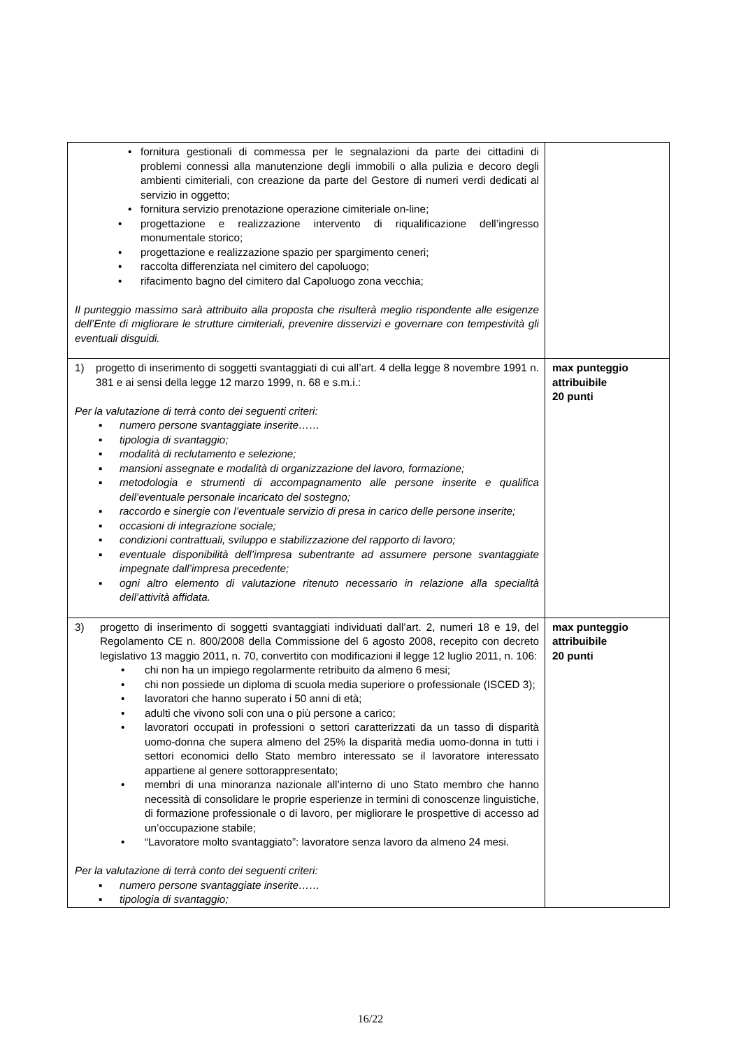| • fornitura gestionali di commessa per le segnalazioni da parte dei cittadini di problemi connessi alla manutenzione degli immobili o alla pulizia e decoro degli ambienti cimiteriali, con creazione da parte del Gestore di numeri verdi dedicati al servizio in oggetto; • fornitura servizio prenotazione operazione cimiteriale on-line; • progettazione e realizzazione intervento di riqualificazione dell’ingresso monumentale storico; • progettazione e realizzazione spazio per spargimento ceneri; • raccolta differenziata nel cimitero del capoluogo; • rifacimento bagno del cimitero dal Capoluogo zona vecchia; Il punteggio massimo sarà attribuito alla proposta che risulterà meglio rispondente alle esigenze dell’Ente di migliorare le strutture cimiteriali, prevenire disservizi e governare con tempestività gli eventuali disguidi. | |
| 1) progetto di inserimento di soggetti svantaggiati di cui all’art. 4 della legge 8 novembre 1991 n. 381 e ai sensi della legge 12 marzo 1999, n. 68 e s.m.i.: Per la valutazione di terrà conto dei seguenti criteri: ▪ numero persone svantaggiate inserite…… ▪ tipologia di svantaggio; ▪ modalità di reclutamento e selezione; ▪ mansioni assegnate e modalità di organizzazione del lavoro, formazione; ▪ metodologia e strumenti di accompagnamento alle persone inserite e qualifica dell’eventuale personale incaricato del sostegno; ▪ raccordo e sinergie con l’eventuale servizio di presa in carico delle persone inserite; ▪ occasioni di integrazione sociale; ▪ condizioni contrattuali, sviluppo e stabilizzazione del rapporto di lavoro; ▪ eventuale disponibilità dell’impresa subentrante ad assumere persone svantaggiate impegnate dall’impresa precedente; ▪ ogni altro elemento di valutazione ritenuto necessario in relazione alla specialità dell’attività affidata. | max punteggio attribuibile 20 punti |
| 3) progetto di inserimento di soggetti svantaggiati individuati dall’art. 2, numeri 18 e 19, del Regolamento CE n. 800/2008 della Commissione del 6 agosto 2008, recepito con decreto legislativo 13 maggio 2011, n. 70, convertito con modificazioni il legge 12 luglio 2011, n. 106: • chi non ha un impiego regolarmente retribuito da almeno 6 mesi; • chi non possiede un diploma di scuola media superiore o professionale (ISCED 3); • lavoratori che hanno superato i 50 anni di età; • adulti che vivono soli con una o più persone a carico; • lavoratori occupati in professioni o settori caratterizzati da un tasso di disparità uomo-donna che supera almeno del 25% la disparità media uomo-donna in tutti i settori economici dello Stato membro interessato se il lavoratore interessato appartiene al genere sottorappresentato; • membri di una minoranza nazionale all’interno di uno Stato membro che hanno necessità di consolidare le proprie esperienze in termini di conoscenze linguistiche, di formazione professionale o di lavoro, per migliorare le prospettive di accesso ad un’occupazione stabile; • “Lavoratore molto svantaggiato”: lavoratore senza lavoro da almeno 24 mesi. Per la valutazione di terrà conto dei seguenti criteri: ▪ numero persone svantaggiate inserite…… ▪ tipologia di svantaggio; | max punteggio attribuibile 20 punti |
16/22